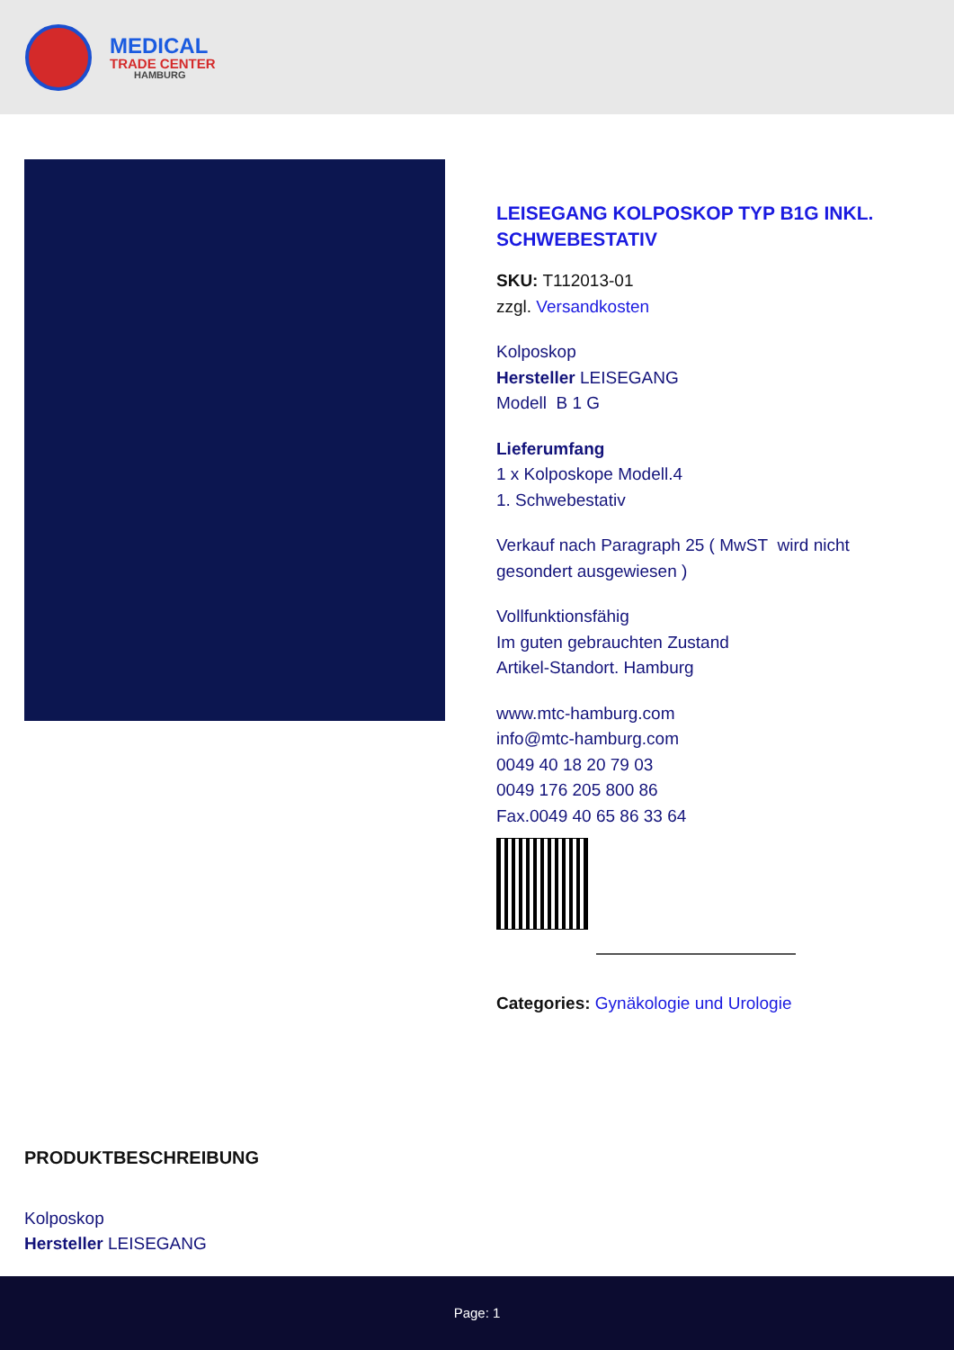MEDICAL
TRADE CENTER
HAMBURG
LEISEGANG KOLPOSKOP TYP B1G INKL. SCHWEBESTATIV
SKU: T112013-01
zzgl. Versandkosten
Kolposkop
Hersteller LEISEGANG
Modell B 1 G
Lieferumfang
1 x Kolposkope Modell.4
1. Schwebestativ
Verkauf nach Paragraph 25 ( MwST wird nicht gesondert ausgewiesen )
Vollfunktionsfähig
Im guten gebrauchten Zustand
Artikel-Standort. Hamburg
www.mtc-hamburg.com
info@mtc-hamburg.com
0049 40 18 20 79 03
0049 176 205 800 86
Fax.0049 40 65 86 33 64
Categories: Gynäkologie und Urologie
PRODUKTBESCHREIBUNG
Kolposkop
Hersteller LEISEGANG
Page: 1